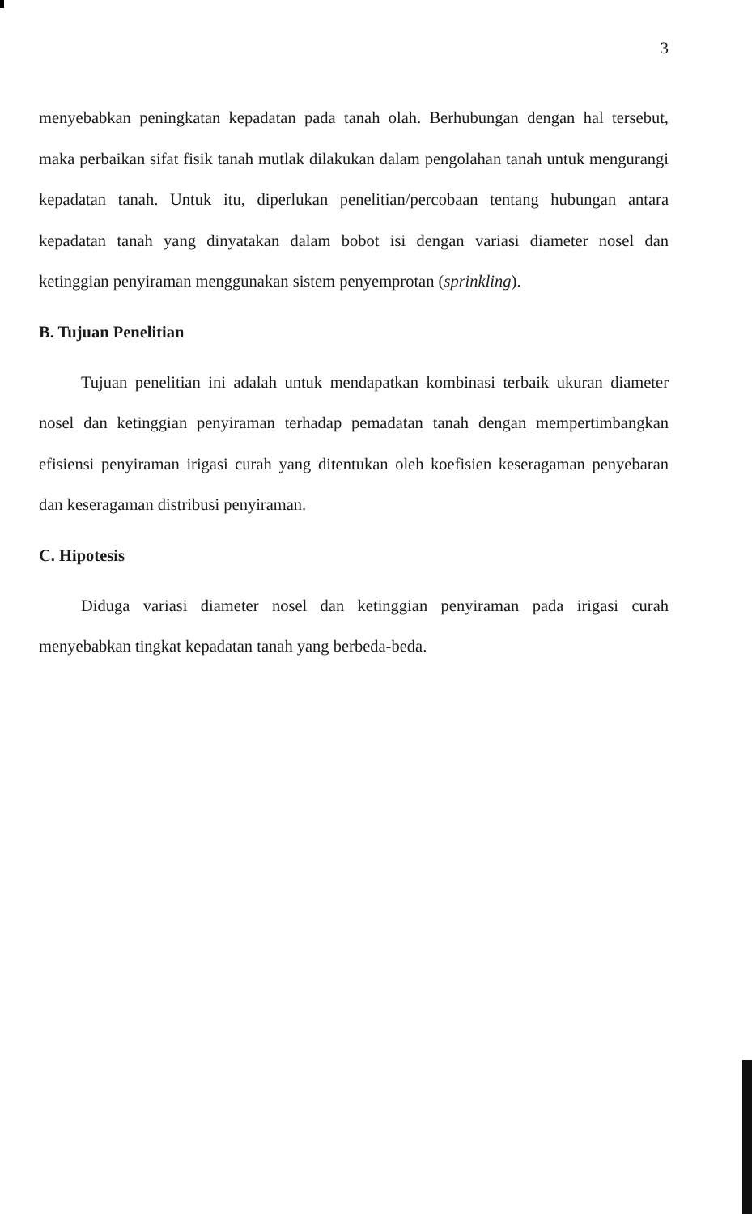3
menyebabkan peningkatan kepadatan pada tanah olah. Berhubungan dengan hal tersebut, maka perbaikan sifat fisik tanah mutlak dilakukan dalam pengolahan tanah untuk mengurangi kepadatan tanah. Untuk itu, diperlukan penelitian/percobaan tentang hubungan antara kepadatan tanah yang dinyatakan dalam bobot isi dengan variasi diameter nosel dan ketinggian penyiraman menggunakan sistem penyemprotan (sprinkling).
B. Tujuan Penelitian
Tujuan penelitian ini adalah untuk mendapatkan kombinasi terbaik ukuran diameter nosel dan ketinggian penyiraman terhadap pemadatan tanah dengan mempertimbangkan efisiensi penyiraman irigasi curah yang ditentukan oleh koefisien keseragaman penyebaran dan keseragaman distribusi penyiraman.
C. Hipotesis
Diduga variasi diameter nosel dan ketinggian penyiraman pada irigasi curah menyebabkan tingkat kepadatan tanah yang berbeda-beda.